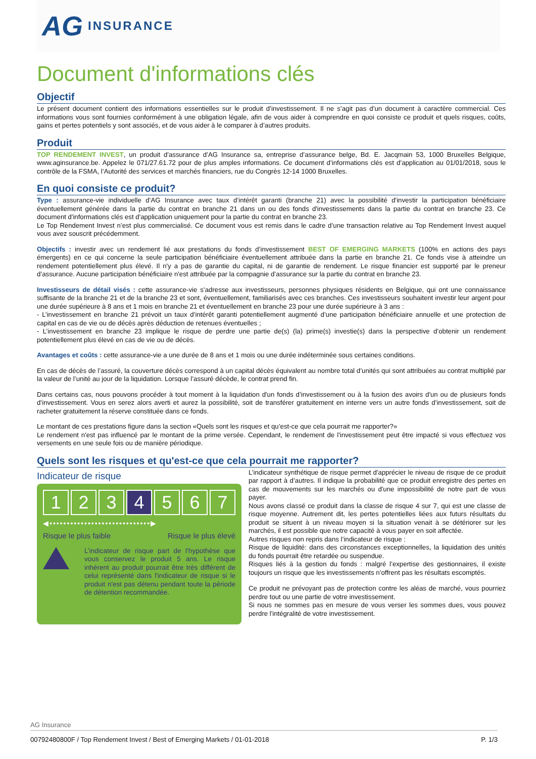AG INSURANCE
Document d'informations clés
Objectif
Le présent document contient des informations essentielles sur le produit d’investissement. Il ne s’agit pas d’un document à caractère commercial. Ces informations vous sont fournies conformément à une obligation légale, afin de vous aider à comprendre en quoi consiste ce produit et quels risques, coûts, gains et pertes potentiels y sont associés, et de vous aider à le comparer à d’autres produits.
Produit
TOP RENDEMENT INVEST, un produit d'assurance d’AG Insurance sa, entreprise d’assurance belge, Bd. E. Jacqmain 53, 1000 Bruxelles Belgique, www.aginsurance.be. Appelez le 071/27.61.72 pour de plus amples informations. Ce document d’informations clés est d’application au 01/01/2018, sous le contrôle de la FSMA, l’Autorité des services et marchés financiers, rue du Congrès 12-14 1000 Bruxelles.
En quoi consiste ce produit?
Type : assurance-vie individuelle d’AG Insurance avec taux d’intérêt garanti (branche 21) avec la possibilité d'investir la participation bénéficiaire éventuellement générée dans la partie du contrat en branche 21 dans un ou des fonds d'investissements dans la partie du contrat en branche 23. Ce document d'informations clés est d'application uniquement pour la partie du contrat en branche 23.
Le Top Rendement Invest n’est plus commercialisé. Ce document vous est remis dans le cadre d’une transaction relative au Top Rendement Invest auquel vous avez souscrit précédemment.
Objectifs : investir avec un rendement lié aux prestations du fonds d’investissement BEST OF EMERGING MARKETS (100% en actions des pays émergents) en ce qui concerne la seule participation bénéficiaire éventuellement attribuée dans la partie en branche 21. Ce fonds vise à atteindre un rendement potentiellement plus élevé. Il n'y a pas de garantie du capital, ni de garantie de rendement. Le risque financier est supporté par le preneur d’assurance. Aucune participation bénéficiaire n'est attribuée par la compagnie d’assurance sur la partie du contrat en branche 23.
Investisseurs de détail visés : cette assurance-vie s’adresse aux investisseurs, personnes physiques résidents en Belgique, qui ont une connaissance suffisante de la branche 21 et de la branche 23 et sont, éventuellement, familiarisés avec ces branches. Ces investisseurs souhaitent investir leur argent pour une durée supérieure à 8 ans et 1 mois en branche 21 et éventuellement en branche 23 pour une durée supérieure à 3 ans :
- L’investissement en branche 21 prévoit un taux d’intérêt garanti potentiellement augmenté d’une participation bénéficiaire annuelle et une protection de capital en cas de vie ou de décès après déduction de retenues éventuelles ;
- L’investissement en branche 23 implique le risque de perdre une partie de(s) (la) prime(s) investie(s) dans la perspective d’obtenir un rendement potentiellement plus élevé en cas de vie ou de décès.
Avantages et coûts : cette assurance-vie a une durée de 8 ans et 1 mois ou une durée indéterminée sous certaines conditions.
En cas de décès de l’assuré, la couverture décès correspond à un capital décès équivalent au nombre total d’unités qui sont attribuées au contrat multiplié par la valeur de l’unité au jour de la liquidation. Lorsque l’assuré décède, le contrat prend fin.
Dans certains cas, nous pouvons procéder à tout moment à la liquidation d'un fonds d’investissement ou à la fusion des avoirs d'un ou de plusieurs fonds d’investissement. Vous en serez alors averti et aurez la possibilité, soit de transférer gratuitement en interne vers un autre fonds d’investissement, soit de racheter gratuitement la réserve constituée dans ce fonds.
Le montant de ces prestations figure dans la section «Quels sont les risques et qu’est-ce que cela pourrait me rapporter?»
Le rendement n'est pas influencé par le montant de la prime versée. Cependant, le rendement de l'investissement peut être impacté si vous effectuez vos versements en une seule fois ou de manière périodique.
Quels sont les risques et qu'est-ce que cela pourrait me rapporter?
Indicateur de risque
1 2 3 4 5 6 7
◀•••••••••••••••••••••••••••••▶
Risque le plus faible Risque le plus élevé
L’indicateur de risque part de l’hypothèse que vous conservez le produit 5 ans. Le risque inhérent au produit pourrait être très différent de celui représenté dans l'indicateur de risque si le produit n'est pas détenu pendant toute la période de détention recommandée.
L’indicateur synthétique de risque permet d'apprécier le niveau de risque de ce produit par rapport à d’autres. Il indique la probabilité que ce produit enregistre des pertes en cas de mouvements sur les marchés ou d'une impossibilité de notre part de vous payer.
Nous avons classé ce produit dans la classe de risque 4 sur 7, qui est une classe de risque moyenne. Autrement dit, les pertes potentielles liées aux futurs résultats du produit se situent à un niveau moyen si la situation venait à se détériorer sur les marchés, il est possible que notre capacité à vous payer en soit affectée.
Autres risques non repris dans l’indicateur de risque :
Risque de liquidité: dans des circonstances exceptionnelles, la liquidation des unités du fonds pourrait être retardée ou suspendue.
Risques liés à la gestion du fonds : malgré l’expertise des gestionnaires, il existe toujours un risque que les investissements n’offrent pas les résultats escomptés.
Ce produit ne prévoyant pas de protection contre les aléas de marché, vous pourriez perdre tout ou une partie de votre investissement.
Si nous ne sommes pas en mesure de vous verser les sommes dues, vous pouvez perdre l'intégralité de votre investissement.
AG Insurance
00792480800F / Top Rendement Invest / Best of Emerging Markets / 01-01-2018 P. 1/3